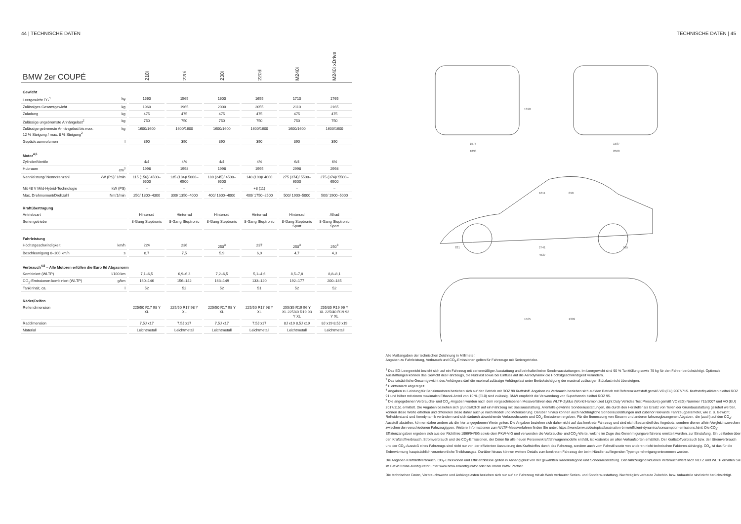44 | TECHNISCHE DATEN
| BMW 2er COUPÉ | | 218i | 220i | 230i | 220d | M240i | M240i xDrive |
| --- | --- | --- | --- | --- | --- | --- | --- |
| Gewicht | | | | | | | |
| Leergewicht EG<sup>1</sup> | kg | 1560 | 1565 | 1600 | 1655 | 1710 | 1765 |
| Zulässiges Gesamtgewicht | kg | 1960 | 1965 | 2000 | 2055 | 2110 | 2165 |
| Zuladung | kg | 475 | 475 | 475 | 475 | 475 | 475 |
| Zulässige ungebremste Anhängelast<sup>2</sup> | kg | 750 | 750 | 750 | 750 | 750 | 750 |
| Zulässige gebremste Anhängelast bis max. 12 % Steigung / max. 8 % Steigung<sup>2</sup> | kg | 1600/1600 | 1600/1600 | 1600/1600 | 1600/1600 | 1600/1600 | 1600/1600 |
| Gepäckraumvolumen | l | 390 | 390 | 390 | 390 | 390 | 390 |
| Motor<sup>4,5</sup> | | | | | | | |
| Zylinder/Ventile | | 4/4 | 4/4 | 4/4 | 4/4 | 6/4 | 6/4 |
| Hubraum | cm<sup>3</sup> | 1998 | 1998 | 1998 | 1995 | 2998 | 2998 |
| Nennleistung/ Nenndrehzahl | kW (PS)/ 1/min | 115 (156)/ 4500–6500 | 135 (184)/ 5000–6500 | 180 (245)/ 4500–6500 | 140 (190)/ 4000 | 275 (374)/ 5500–6500 | 275 (374)/ 5500–6500 |
| Mit 48 V Mild-Hybrid-Technologie | kW (PS) | – | – | – | +8 (11) | – | – |
| Max. Drehmoment/Drehzahl | Nm/1/min | 250/ 1300–4300 | 300/ 1350–4000 | 400/ 1600–4000 | 400/ 1750–2500 | 500/ 1900–5000 | 500/ 1900–5000 |
| Kraftübertragung | | | | | | | |
| Antriebsart | | Hinterrad | Hinterrad | Hinterrad | Hinterrad | Hinterrad | Allrad |
| Seriengetriebe | | 8-Gang Steptronic | 8-Gang Steptronic | 8-Gang Steptronic | 8-Gang Steptronic | 8-Gang Steptronic Sport | 8-Gang Steptronic Sport |
| Fahrleistung | | | | | | | |
| Höchstgeschwindigkeit | km/h | 224 | 236 | 250<sup>3</sup> | 237 | 250<sup>3</sup> | 250<sup>3</sup> |
| Beschleunigung 0–100 km/h | s | 8,7 | 7,5 | 5,9 | 6,9 | 4,7 | 4,3 |
| Verbrauch<sup>4,5</sup> – Alle Motoren erfüllen die Euro 6d Abgasnorm | | | | | | | |
| Kombiniert (WLTP) | l/100 km | 7,1–6,5 | 6,9–6,3 | 7,2–6,5 | 5,1–4,6 | 8,5–7,8 | 8,8–8,1 |
| CO<sub>2</sub>-Emissionen kombiniert (WLTP) | g/km | 160–146 | 156–142 | 163–149 | 133–120 | 192–177 | 200–185 |
| Tankinhalt, ca. | l | 52 | 52 | 52 | 51 | 52 | 52 |
| Räder/Reifen | | | | | | | |
| Reifendimension | | 225/50 R17 98 Y XL | 225/50 R17 98 Y XL | 225/50 R17 98 Y XL | 225/50 R17 98 Y XL | 255/35 R19 96 Y XL 225/40 R19 93 Y XL | 255/35 R19 96 Y XL 225/40 R19 93 Y XL |
| Raddimension | | 7,5J x17 | 7,5J x17 | 7,5J x17 | 7,5J x17 | 8J x19 8,5J x19 | 8J x19 8,5J x19 |
| Material | | Leichtmetall | Leichtmetall | Leichtmetall | Leichtmetall | Leichtmetall | Leichtmetall |
TECHNISCHE DATEN | 45
1575
1838
1587
2068
1390
831
2741
965
4537
1505
1399
1011
890
Alle Maßangaben der technischen Zeichnung in Millimeter.
Angaben zu Fahrleistung, Verbrauch und CO<sub>2</sub>-Emissionen gelten für Fahrzeuge mit Seriengetriebe.
<sup>1</sup> Das EG-Leergewicht bezieht sich auf ein Fahrzeug mit serienmäßiger Ausstattung und beinhaltet keine Sonderausstattungen. Im Leergewicht sind 90 % Tankfüllung sowie 75 kg für den Fahrer berücksichtigt. Optionale Ausstattungen können das Gewicht des Fahrzeugs, die Nutzlast sowie bei Einfluss auf die Aerodynamik die Höchstgeschwindigkeit verändern.
<sup>2</sup> Das tatsächliche Gesamtgewicht des Anhängers darf die maximal zulässige Anhängelast unter Berücksichtigung der maximal zulässigen Stützlast nicht übersteigen.
<sup>3</sup> Elektronisch abgeregelt.
<sup>4</sup> Angaben zu Leistung für Benzinmotoren beziehen sich auf den Betrieb mit ROZ 98 Kraftstoff. Angaben zu Verbrauch beziehen sich auf den Betrieb mit Referenzkraftstoff gemäß VO (EU) 2007/715. Kraftstoffqualitäten bleifrei ROZ 91 und höher mit einem maximalen Ethanol-Anteil von 10 % (E10) sind zulässig. BMW empfiehlt die Verwendung von Superbenzin bleifrei ROZ 95.
<sup>5</sup> Die angegebenen Verbrauchs- und CO<sub>2</sub>-Angaben wurden nach dem vorgeschriebenen Messverfahren des WLTP-Zyklus (World Harmonized Light Duty Vehicles Test Procedure) gemäß VO (EG) Nummer 715/2007 und VO (EU) 2017/1151 ermittelt. Die Angaben beziehen sich grundsätzlich auf ein Fahrzeug mit Basisausstattung. Allenfalls gewählte Sonderausstattungen, die durch den Hersteller als Ersatz von Teilen der Grundausstattung geliefert werden, können diese Werte erhöhen und differieren diese daher auch je nach Modell und Motorisierung. Darüber hinaus können auch nachträgliche Sonderausstattungen und Zubehör relevante Fahrzeugparameter, wie z. B. Gewicht, Rollwiderstand und Aerodynamik verändern und sich dadurch abweichende Verbrauchswerte und CO<sub>2</sub>-Emissionen ergeben. Für die Bemessung von Steuern und anderen fahrzeugbezogenen Abgaben, die (auch) auf den CO<sub>2</sub>-Ausstoß abstellen, können daher andere als die hier angegebenen Werte gelten. Die Angaben beziehen sich daher nicht auf das konkrete Fahrzeug und sind nicht Bestandteil des Angebots, sondern dienen allein Vergleichszwecken zwischen den verschiedenen Fahrzeugtypen. Weitere Informationen zum WLTP-Messverfahren finden Sie unter: https://www.bmw.at/de/topics/fascination-bmw/efficient-dynamics/consumption-emissions.html. Die CO<sub>2</sub>-Effizienzangaben ergeben sich aus der Richtlinie 1999/94/EG sowie dem PKW-VIG und verwenden die Verbrauchs- und CO<sub>2</sub>-Werte, welche im Zuge des Genehmigungsverfahrens ermittelt wurden, zur Einstufung. Ein Leitfaden über den Kraftstoffverbrauch, Stromverbrauch und die CO<sub>2</sub>-Emissionen, der Daten für alle neuen Personenkraftfahrwagenmodelle enthält, ist kostenlos an allen Verkaufsorten erhältlich. Der Kraftstoffverbrauch bzw. der Stromverbrauch und der CO<sub>2</sub>-Ausstoß eines Fahrzeugs sind nicht nur von der effizienten Ausnutzung des Kraftstoffes durch das Fahrzeug, sondern auch vom Fahrstil sowie von anderen nicht technischen Faktoren abhängig. CO<sub>2</sub> ist das für die Erderwärmung hauptsächlich verantwortliche Treibhausgas. Darüber hinaus können weitere Details zum konkreten Fahrzeug der beim Händler aufliegenden Typengenehmigung entnommen werden.
Die Angaben Kraftstoffverbrauch, CO<sub>2</sub>-Emissionen und Effizienzklasse gelten in Abhängigkeit von der gewählten Räderkategorie und Sonderausstattung. Den fahrzeugindividuellen Verbrauchswert nach NEFZ und WLTP erhalten Sie im BMW Online-Konfigurator unter www.bmw.at/konfigurator oder bei Ihrem BMW Partner.
Die technischen Daten, Verbrauchswerte und Anhängelasten beziehen sich nur auf ein Fahrzeug mit ab Werk verbauter Serien- und Sonderausstattung. Nachträglich verbaute Zubehör- bzw. Anbauteile sind nicht berücksichtigt.